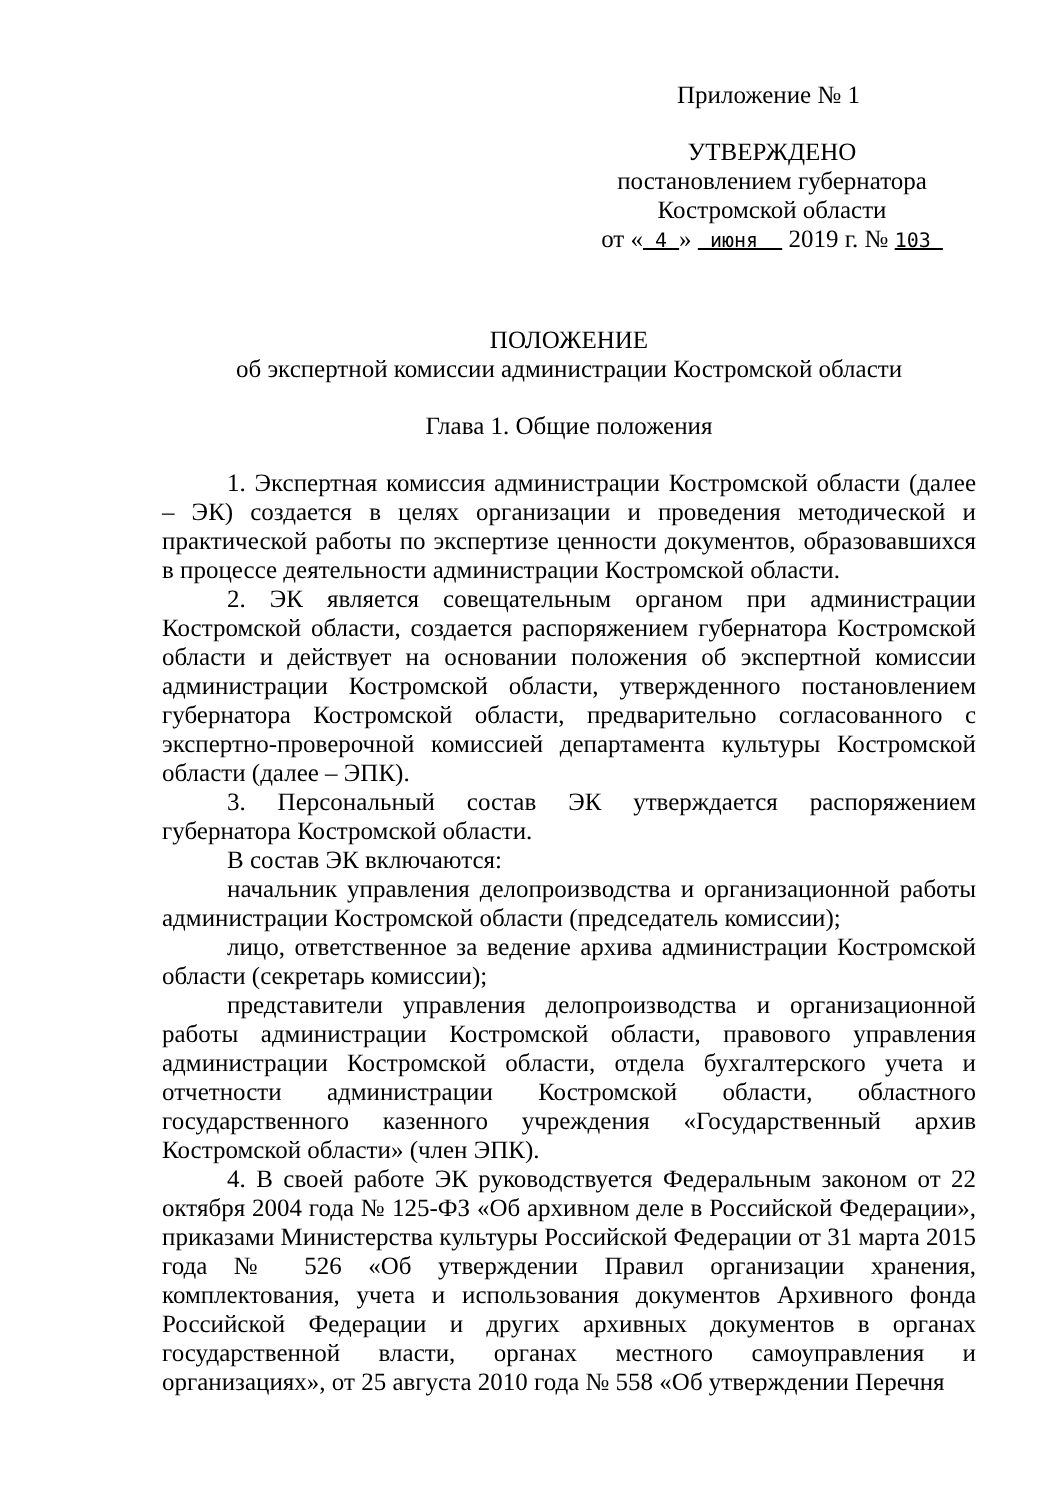Приложение № 1
УТВЕРЖДЕНО
постановлением губернатора
Костромской области
от « 4 » июня 2019 г. № 103
ПОЛОЖЕНИЕ
об экспертной комиссии администрации Костромской области
Глава 1. Общие положения
1. Экспертная комиссия администрации Костромской области (далее – ЭК) создается в целях организации и проведения методической и практической работы по экспертизе ценности документов, образовавшихся в процессе деятельности администрации Костромской области.
2. ЭК является совещательным органом при администрации Костромской области, создается распоряжением губернатора Костромской области и действует на основании положения об экспертной комиссии администрации Костромской области, утвержденного постановлением губернатора Костромской области, предварительно согласованного с экспертно-проверочной комиссией департамента культуры Костромской области (далее – ЭПК).
3. Персональный состав ЭК утверждается распоряжением губернатора Костромской области.
В состав ЭК включаются:
начальник управления делопроизводства и организационной работы администрации Костромской области (председатель комиссии);
лицо, ответственное за ведение архива администрации Костромской области (секретарь комиссии);
представители управления делопроизводства и организационной работы администрации Костромской области, правового управления администрации Костромской области, отдела бухгалтерского учета и отчетности администрации Костромской области, областного государственного казенного учреждения «Государственный архив Костромской области» (член ЭПК).
4. В своей работе ЭК руководствуется Федеральным законом от 22 октября 2004 года № 125-ФЗ «Об архивном деле в Российской Федерации», приказами Министерства культуры Российской Федерации от 31 марта 2015 года № 526 «Об утверждении Правил организации хранения, комплектования, учета и использования документов Архивного фонда Российской Федерации и других архивных документов в органах государственной власти, органах местного самоуправления и организациях», от 25 августа 2010 года № 558 «Об утверждении Перечня